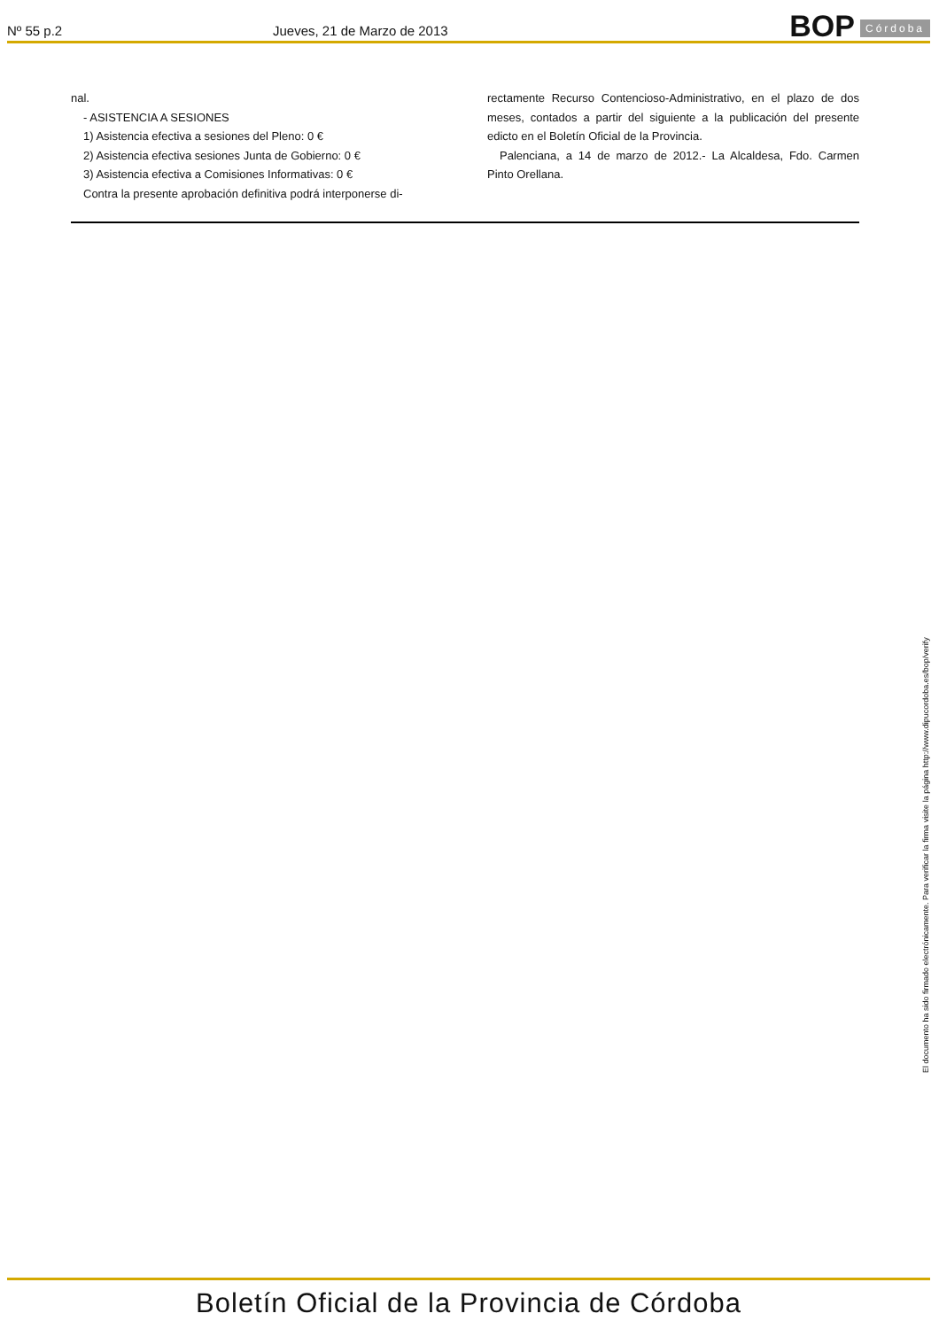Nº 55 p.2
Jueves, 21 de Marzo de 2013
BOP
Córdoba
nal.
- ASISTENCIA A SESIONES
1) Asistencia efectiva a sesiones del Pleno: 0 €
2) Asistencia efectiva sesiones Junta de Gobierno: 0 €
3) Asistencia efectiva a Comisiones Informativas: 0 €
Contra la presente aprobación definitiva podrá interponerse di-
rectamente Recurso Contencioso-Administrativo, en el plazo de dos meses, contados a partir del siguiente a la publicación del presente edicto en el Boletín Oficial de la Provincia.
Palenciana, a 14 de marzo de 2012.- La Alcaldesa, Fdo. Carmen Pinto Orellana.
El documento ha sido firmado electrónicamente. Para verificar la firma visite la página http://www.dipucordoba.es/bop/verify
Boletín Oficial de la Provincia de Córdoba